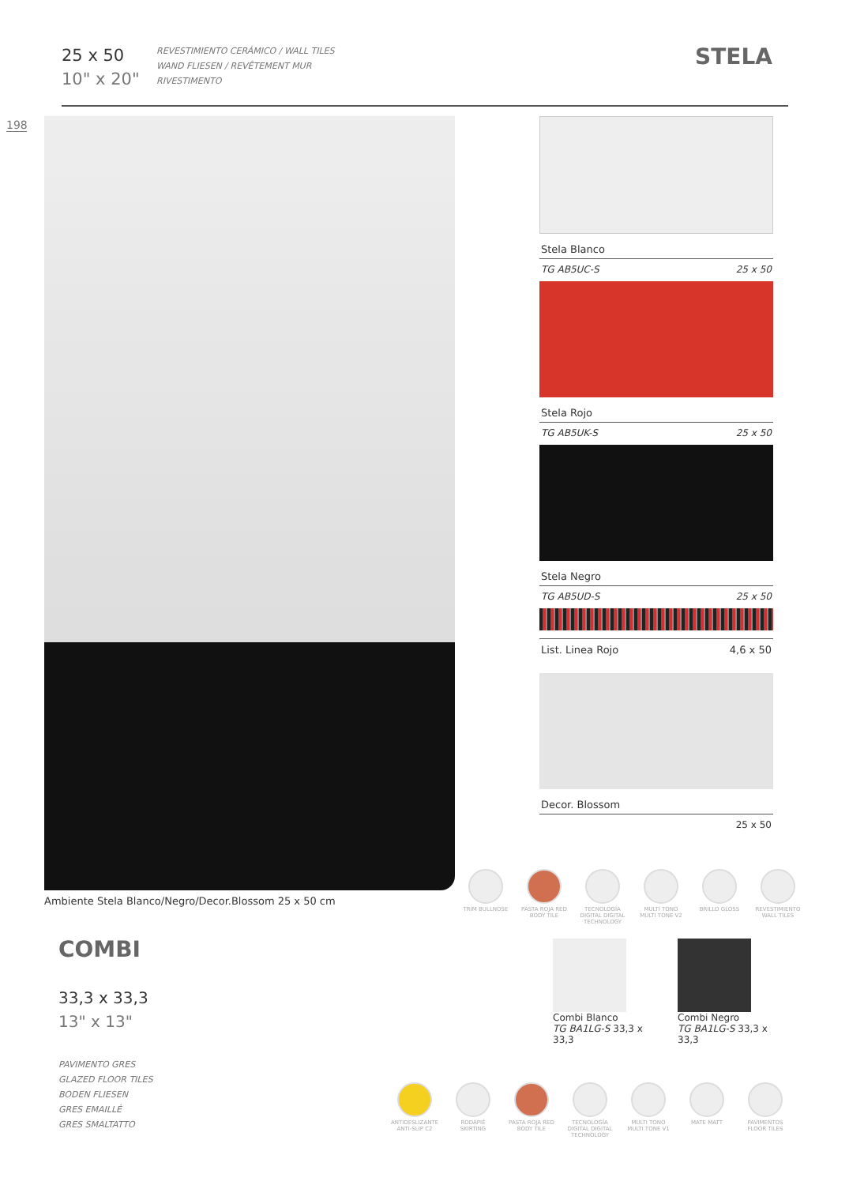25 x 50
10" x 20"
REVESTIMIENTO CERÁMICO / WALL TILES
WAND FLIESEN / REVÊTEMENT MUR
RIVESTIMENTO
STELA
198
Ambiente Stela Blanco/Negro/Decor.Blossom 25 x 50 cm
Stela Blanco
TG AB5UC-S 25 x 50
Stela Rojo
TG AB5UK-S 25 x 50
Stela Negro
TG AB5UD-S 25 x 50
List. Linea Rojo 4,6 x 50
Decor. Blossom
25 x 50
TRIM BULLNOSE PASTA ROJA RED BODY TILE
TECNOLOGÍA DIGITAL DIGITAL TECHNOLOGY
MULTI TONO MULTI TONE V2
BRILLO GLOSS REVESTIMIENTO WALL TILES
COMBI
33,3 x 33,3
13" x 13"
PAVIMENTO GRES
GLAZED FLOOR TILES
BODEN FLIESEN
GRES EMAILLÉ
GRES SMALTATTO
Combi Blanco
TG BA1LG-S 33,3 x 33,3
Combi Negro
TG BA1LG-S 33,3 x 33,3
ANTIDESLIZANTE ANTI-SLIP C2
RODAPIÉ SKIRTING
PASTA ROJA RED BODY TILE
TECNOLOGÍA DIGITAL DIGITAL TECHNOLOGY
MULTI TONO MULTI TONE V1
MATE MATT PAVIMENTOS FLOOR TILES